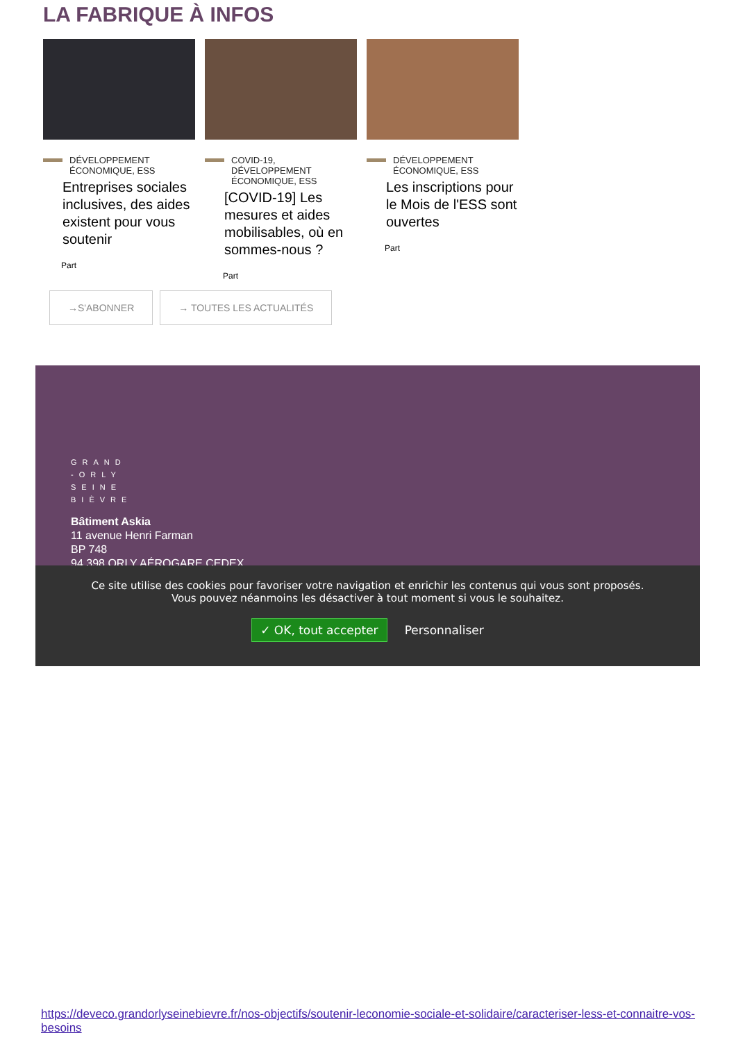LA FABRIQUE À INFOS
DÉVELOPPEMENT ÉCONOMIQUE, ESS
Entreprises sociales inclusives, des aides existent pour vous soutenir
Part
COVID-19, DÉVELOPPEMENT ÉCONOMIQUE, ESS
[COVID-19] Les mesures et aides mobilisables, où en sommes-nous ?
Part
DÉVELOPPEMENT ÉCONOMIQUE, ESS
Les inscriptions pour le Mois de l'ESS sont ouvertes
Part
→S'ABONNER → TOUTES LES ACTUALITÉS
GRAND
-ORLY
SEINE
BIÈVRE
Bâtiment Askia
11 avenue Henri Farman
BP 748
94 398 ORLY AÉROGARE CEDEX
Ce site utilise des cookies pour favoriser votre navigation et enrichir les contenus qui vous sont proposés.
Vous pouvez néanmoins les désactiver à tout moment si vous le souhaitez.
✓ OK, tout accepter Personnaliser
https://deveco.grandorlyseinebievre.fr/nos-objectifs/soutenir-leconomie-sociale-et-solidaire/caracteriser-less-et-connaitre-vos-besoins